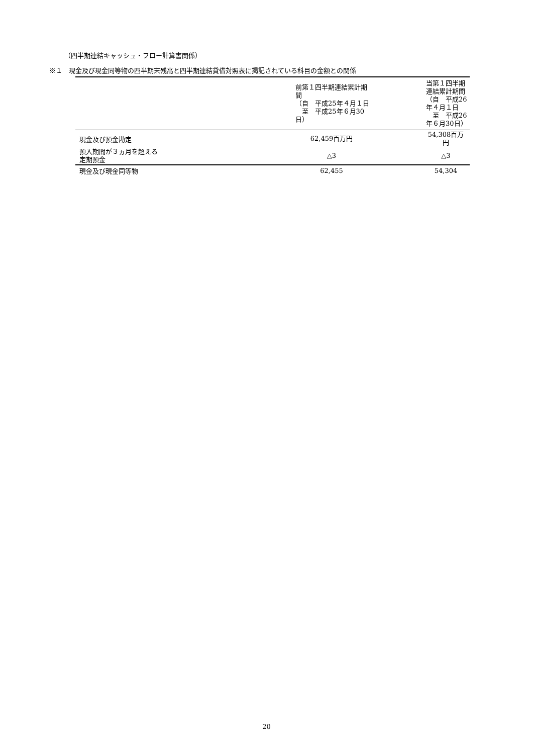（四半期連結キャッシュ・フロー計算書関係）
※１　現金及び現金同等物の四半期末残高と四半期連結貸借対照表に掲記されている科目の金額との関係
| | 前第１四半期連結累計期間 （自 平成25年４月１日 至 平成25年６月30日） | 当第１四半期連結累計期間 （自 平成26年４月１日 至 平成26年６月30日） |
| --- | --- | --- |
| 現金及び預金勘定 | 62,459百万円 | 54,308百万円 |
| 預入期間が３ヵ月を超える 定期預金 | △3 | △3 |
| 現金及び現金同等物 | 62,455 | 54,304 |
20